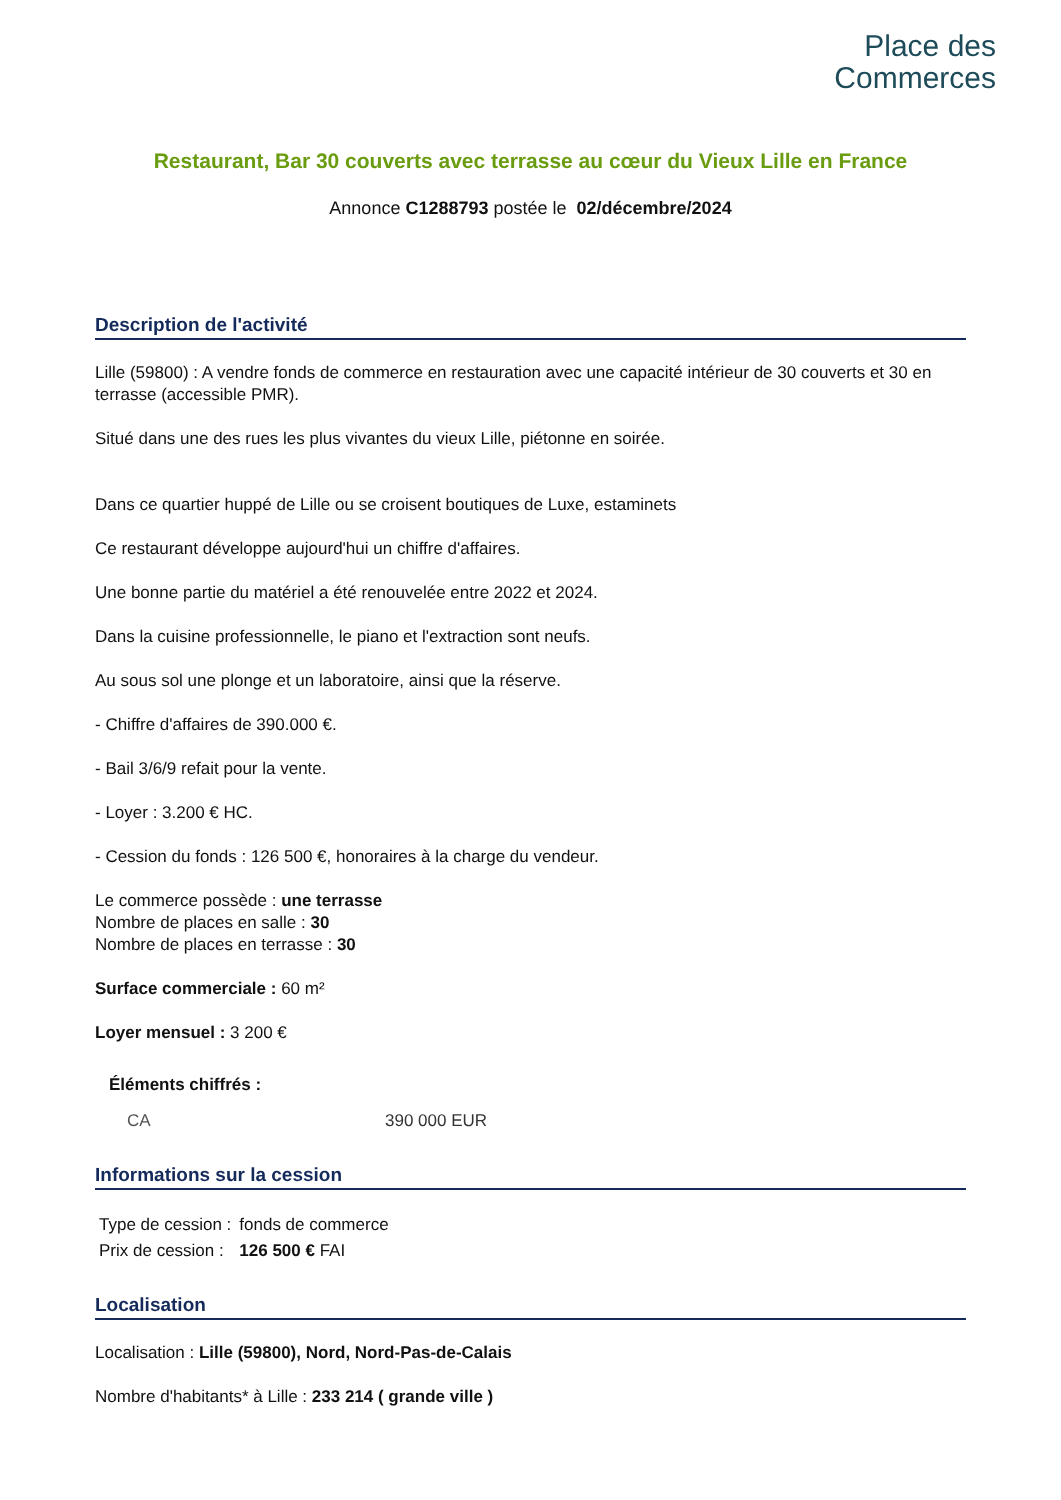Place des
Commerces
Restaurant, Bar 30 couverts avec terrasse au cœur du Vieux Lille en France
Annonce C1288793 postée le 02/décembre/2024
Description de l'activité
Lille (59800) : A vendre fonds de commerce en restauration avec une capacité intérieur de 30 couverts et 30 en terrasse (accessible PMR).
Situé dans une des rues les plus vivantes du vieux Lille, piétonne en soirée.
Dans ce quartier huppé de Lille ou se croisent boutiques de Luxe, estaminets
Ce restaurant développe aujourd'hui un chiffre d'affaires.
Une bonne partie du matériel a été renouvelée entre 2022 et 2024.
Dans la cuisine professionnelle, le piano et l'extraction sont neufs.
Au sous sol une plonge et un laboratoire, ainsi que la réserve.
- Chiffre d'affaires de 390.000 €.
- Bail 3/6/9 refait pour la vente.
- Loyer : 3.200 € HC.
- Cession du fonds : 126 500 €, honoraires à la charge du vendeur.
Le commerce possède : une terrasse
Nombre de places en salle : 30
Nombre de places en terrasse : 30
Surface commerciale : 60 m²
Loyer mensuel : 3 200 €
Éléments chiffrés :
| CA | 390 000 EUR |
Informations sur la cession
| Type de cession : | fonds de commerce |
| Prix de cession : | 126 500 € FAI |
Localisation
Localisation : Lille (59800), Nord, Nord-Pas-de-Calais
Nombre d'habitants* à Lille : 233 214 ( grande ville )